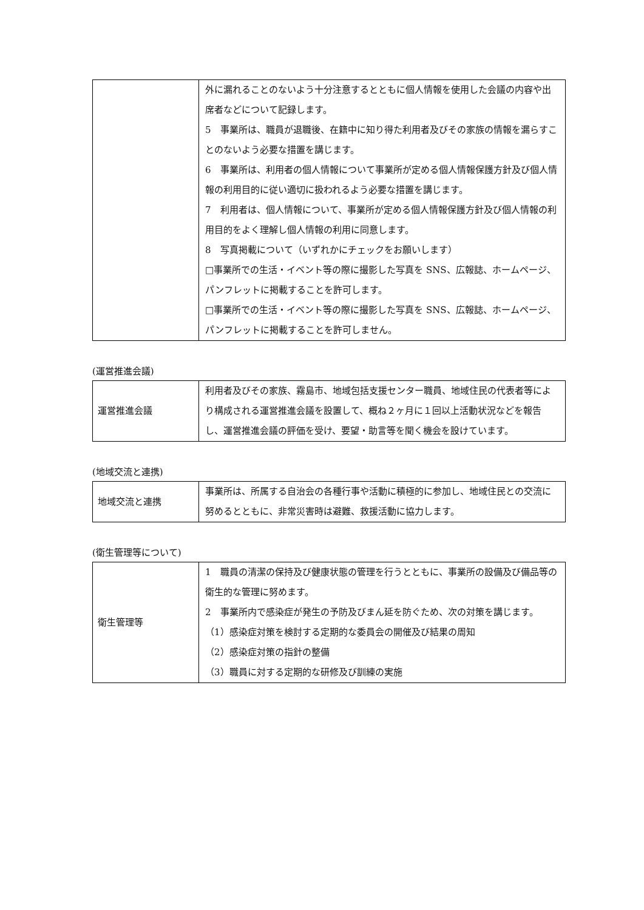| | 外に漏れることのないよう十分注意するとともに個人情報を使用した会議の内容や出席者などについて記録します。 5 事業所は、職員が退職後、在籍中に知り得た利用者及びその家族の情報を漏らすことのないよう必要な措置を講じます。 6 事業所は、利用者の個人情報について事業所が定める個人情報保護方針及び個人情報の利用目的に従い適切に扱われるよう必要な措置を講じます。 7 利用者は、個人情報について、事業所が定める個人情報保護方針及び個人情報の利用目的をよく理解し個人情報の利用に同意します。 8 写真掲載について（いずれかにチェックをお願いします） □事業所での生活・イベント等の際に撮影した写真を SNS、広報誌、ホームページ、パンフレットに掲載することを許可します。 □事業所での生活・イベント等の際に撮影した写真を SNS、広報誌、ホームページ、パンフレットに掲載することを許可しません。 |
(運営推進会議)
| 運営推進会議 | 利用者及びその家族、霧島市、地域包括支援センター職員、地域住民の代表者等により構成される運営推進会議を設置して、概ね２ヶ月に１回以上活動状況などを報告し、運営推進会議の評価を受け、要望・助言等を聞く機会を設けています。 |
(地域交流と連携)
| 地域交流と連携 | 事業所は、所属する自治会の各種行事や活動に積極的に参加し、地域住民との交流に努めるとともに、非常災害時は避難、救援活動に協力します。 |
(衛生管理等について)
| 衛生管理等 | 1 職員の清潔の保持及び健康状態の管理を行うとともに、事業所の設備及び備品等の衛生的な管理に努めます。 2 事業所内で感染症が発生の予防及びまん延を防ぐため、次の対策を講じます。 （1）感染症対策を検討する定期的な委員会の開催及び結果の周知 （2）感染症対策の指針の整備 （3）職員に対する定期的な研修及び訓練の実施 |